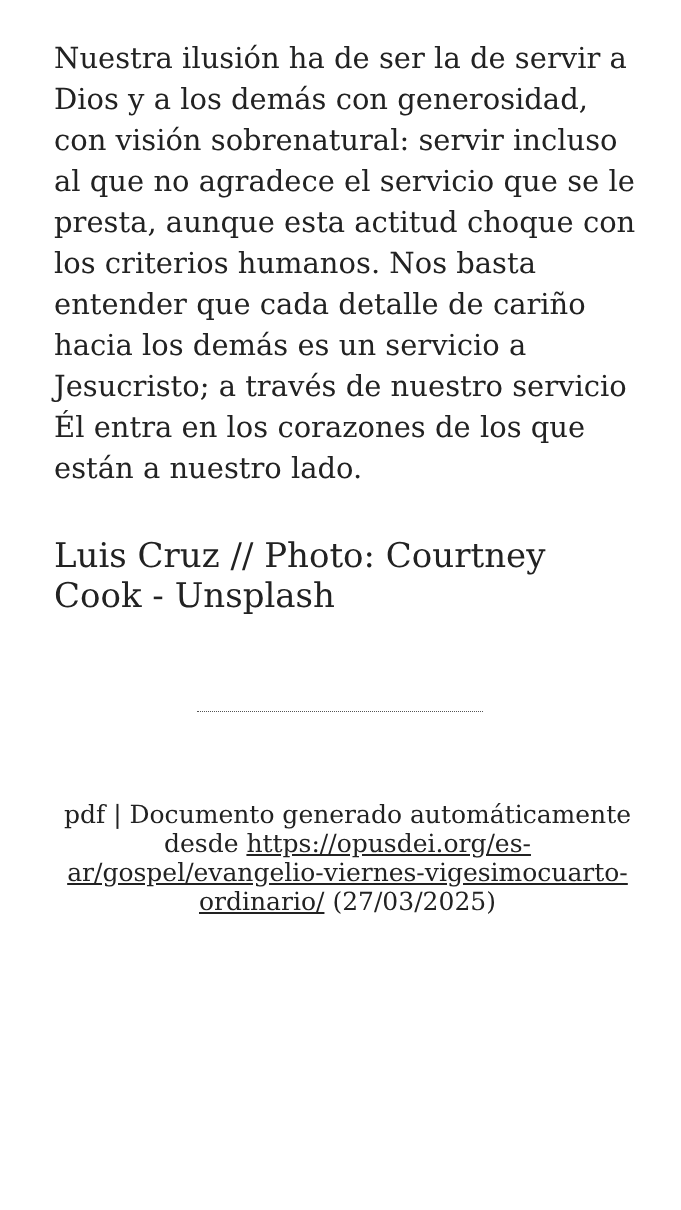Nuestra ilusión ha de ser la de servir a Dios y a los demás con generosidad, con visión sobrenatural: servir incluso al que no agradece el servicio que se le presta, aunque esta actitud choque con los criterios humanos. Nos basta entender que cada detalle de cariño hacia los demás es un servicio a Jesucristo; a través de nuestro servicio Él entra en los corazones de los que están a nuestro lado.
Luis Cruz // Photo: Courtney Cook - Unsplash
pdf | Documento generado automáticamente desde https://opusdei.org/es-ar/gospel/evangelio-viernes-vigesimocuarto-ordinario/ (27/03/2025)